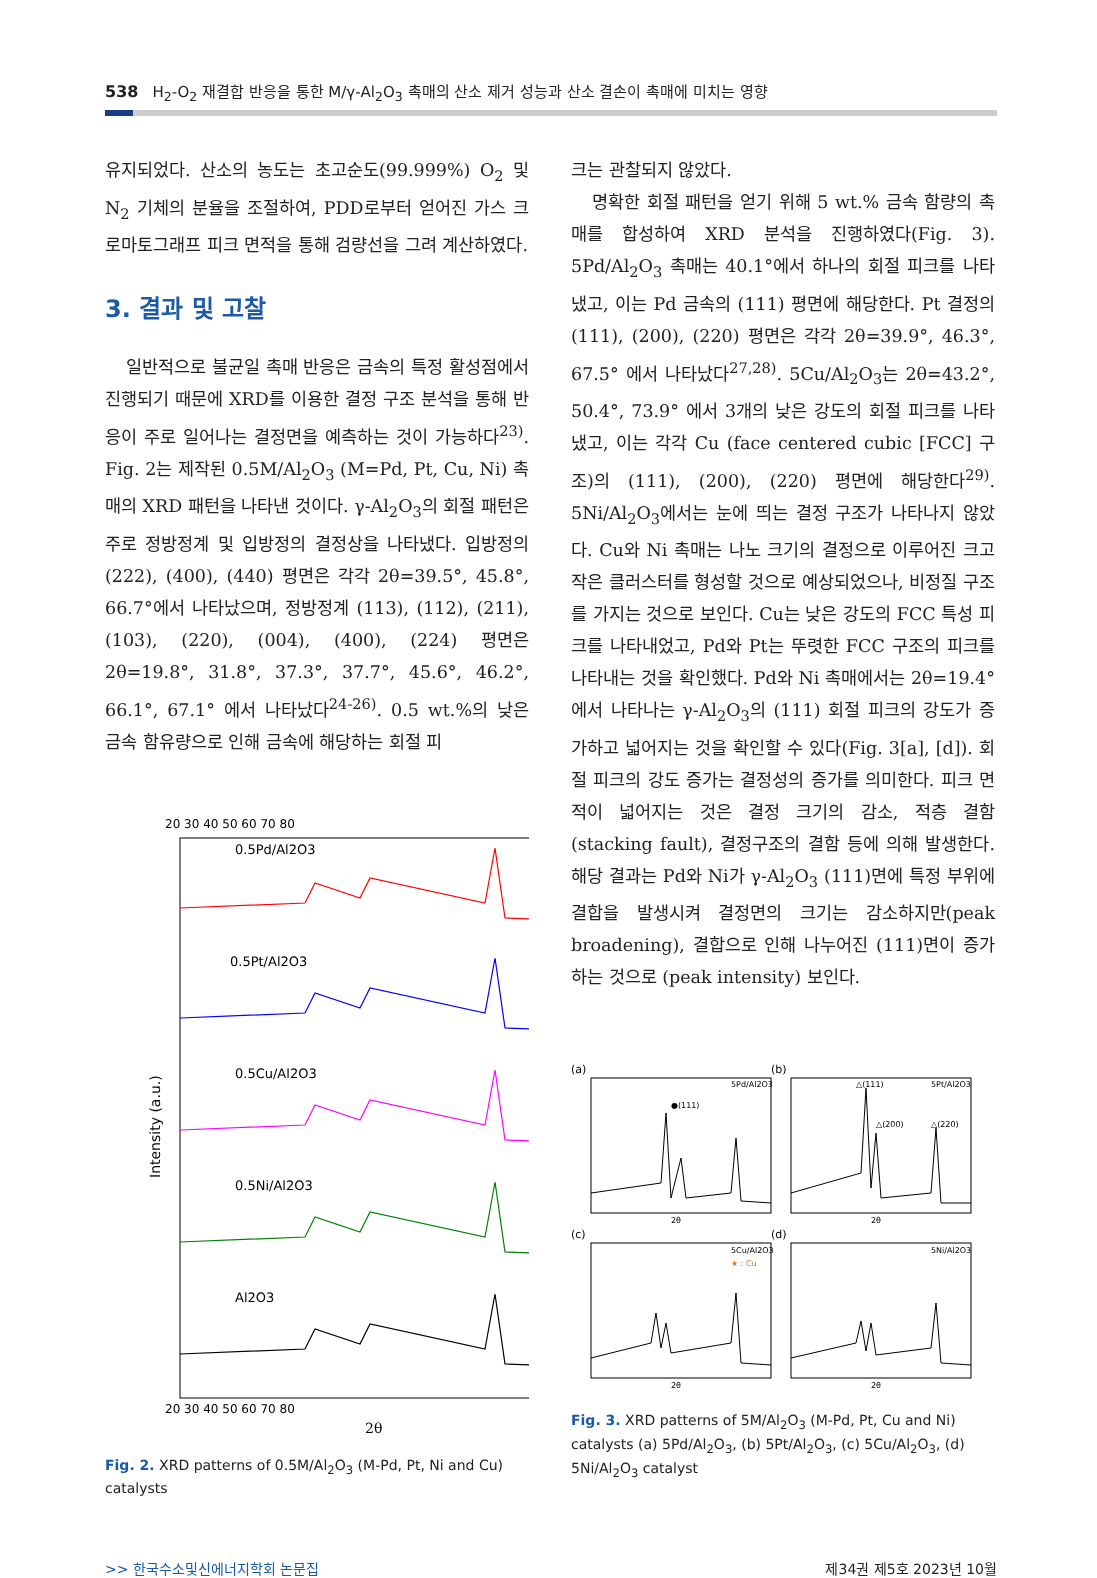538 H<sub>2</sub>-O<sub>2</sub> 재결합 반응을 통한 M/γ-Al<sub>2</sub>O<sub>3</sub> 촉매의 산소 제거 성능과 산소 결손이 촉매에 미치는 영향
유지되었다. 산소의 농도는 초고순도(99.999%) O<sub>2</sub> 및 N<sub>2</sub> 기체의 분율을 조절하여, PDD로부터 얻어진 가스 크로마토그래프 피크 면적을 통해 검량선을 그려 계산하였다.
3. 결과 및 고찰
일반적으로 불균일 촉매 반응은 금속의 특정 활성점에서 진행되기 때문에 XRD를 이용한 결정 구조 분석을 통해 반응이 주로 일어나는 결정면을 예측하는 것이 가능하다<sup>23)</sup>. Fig. 2는 제작된 0.5M/Al<sub>2</sub>O<sub>3</sub> (M=Pd, Pt, Cu, Ni) 촉매의 XRD 패턴을 나타낸 것이다. γ-Al<sub>2</sub>O<sub>3</sub>의 회절 패턴은 주로 정방정계 및 입방정의 결정상을 나타냈다. 입방정의 (222), (400), (440) 평면은 각각 2θ=39.5°, 45.8°, 66.7°에서 나타났으며, 정방정계 (113), (112), (211), (103), (220), (004), (400), (224) 평면은 2θ=19.8°, 31.8°, 37.3°, 37.7°, 45.6°, 46.2°, 66.1°, 67.1° 에서 나타났다<sup>24-26)</sup>. 0.5 wt.%의 낮은 금속 함유량으로 인해 금속에 해당하는 회절 피
20 30 40 50 60 70 80
0.5Pd/Al2O3
0.5Pt/Al2O3
0.5Cu/Al2O3
0.5Ni/Al2O3
Al2O3
20 30 40 50 60 70 80
2θ
Intensity (a.u.)
Fig. 2. XRD patterns of 0.5M/Al<sub>2</sub>O<sub>3</sub> (M-Pd, Pt, Ni and Cu) catalysts
크는 관찰되지 않았다.
명확한 회절 패턴을 얻기 위해 5 wt.% 금속 함량의 촉매를 합성하여 XRD 분석을 진행하였다(Fig. 3). 5Pd/Al<sub>2</sub>O<sub>3</sub> 촉매는 40.1°에서 하나의 회절 피크를 나타냈고, 이는 Pd 금속의 (111) 평면에 해당한다. Pt 결정의 (111), (200), (220) 평면은 각각 2θ=39.9°, 46.3°, 67.5° 에서 나타났다<sup>27,28)</sup>. 5Cu/Al<sub>2</sub>O<sub>3</sub>는 2θ=43.2°, 50.4°, 73.9° 에서 3개의 낮은 강도의 회절 피크를 나타냈고, 이는 각각 Cu (face centered cubic [FCC] 구조)의 (111), (200), (220) 평면에 해당한다<sup>29)</sup>. 5Ni/Al<sub>2</sub>O<sub>3</sub>에서는 눈에 띄는 결정 구조가 나타나지 않았다. Cu와 Ni 촉매는 나노 크기의 결정으로 이루어진 크고 작은 클러스터를 형성할 것으로 예상되었으나, 비정질 구조를 가지는 것으로 보인다. Cu는 낮은 강도의 FCC 특성 피크를 나타내었고, Pd와 Pt는 뚜렷한 FCC 구조의 피크를 나타내는 것을 확인했다. Pd와 Ni 촉매에서는 2θ=19.4°에서 나타나는 γ-Al<sub>2</sub>O<sub>3</sub>의 (111) 회절 피크의 강도가 증가하고 넓어지는 것을 확인할 수 있다(Fig. 3[a], [d]). 회절 피크의 강도 증가는 결정성의 증가를 의미한다. 피크 면적이 넓어지는 것은 결정 크기의 감소, 적층 결함(stacking fault), 결정구조의 결함 등에 의해 발생한다. 해당 결과는 Pd와 Ni가 γ-Al<sub>2</sub>O<sub>3</sub> (111)면에 특정 부위에 결합을 발생시켜 결정면의 크기는 감소하지만(peak broadening), 결합으로 인해 나누어진 (111)면이 증가하는 것으로 (peak intensity) 보인다.
(a)
(b)
(c)
(d)
5Pd/Al2O3
●(111)
5Pt/Al2O3
△(111)
△(200)
△(220)
5Cu/Al2O3
★ : Cu
5Ni/Al2O3
2θ
2θ
2θ
2θ
Fig. 3. XRD patterns of 5M/Al<sub>2</sub>O<sub>3</sub> (M-Pd, Pt, Cu and Ni) catalysts (a) 5Pd/Al<sub>2</sub>O<sub>3</sub>, (b) 5Pt/Al<sub>2</sub>O<sub>3</sub>, (c) 5Cu/Al<sub>2</sub>O<sub>3</sub>, (d) 5Ni/Al<sub>2</sub>O<sub>3</sub> catalyst
>> 한국수소및신에너지학회 논문집 제34권 제5호 2023년 10월